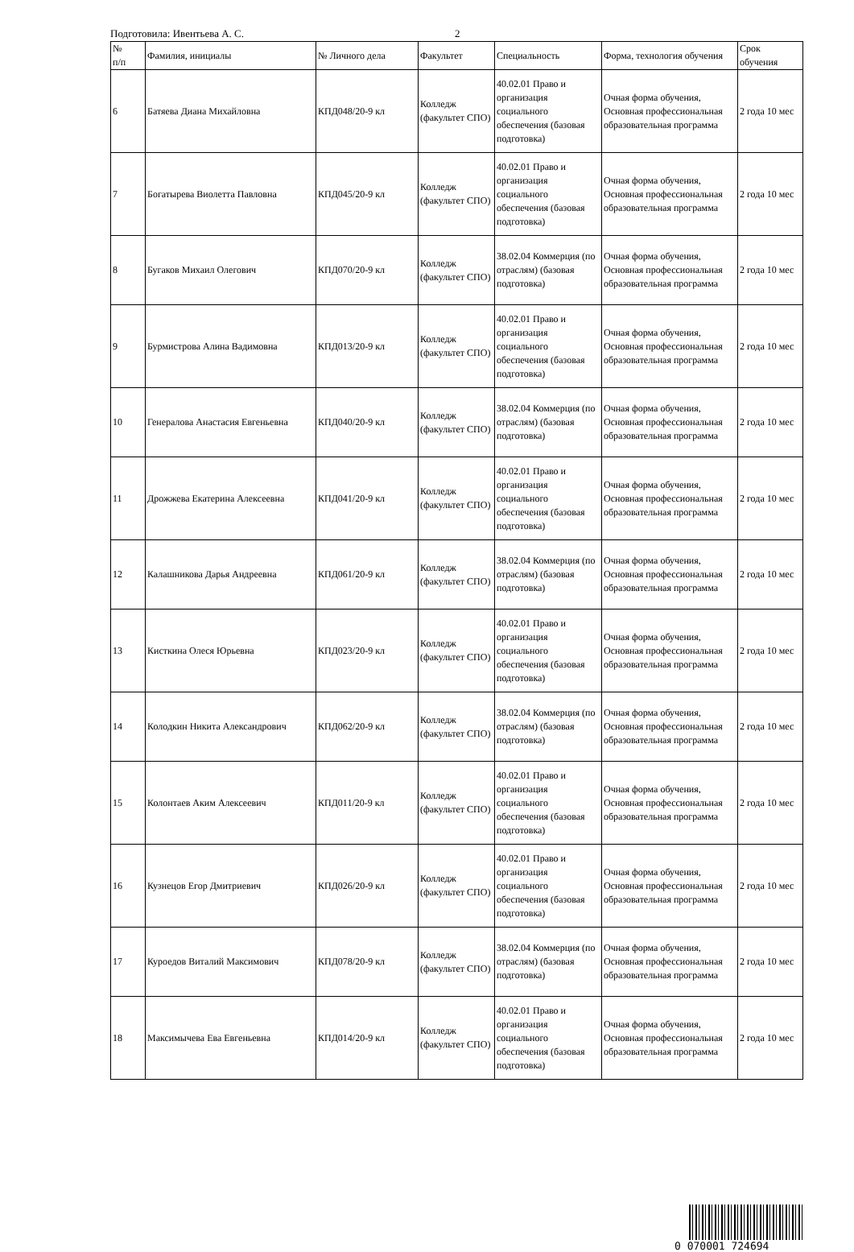Подготовила: Ивентьева А. С. 2
| № п/п | Фамилия, инициалы | № Личного дела | Факультет | Специальность | Форма, технология обучения | Срок обучения |
| --- | --- | --- | --- | --- | --- | --- |
| 6 | Батяева Диана Михайловна | КПД048/20-9 кл | Колледж (факультет СПО) | 40.02.01 Право и организация социального обеспечения (базовая подготовка) | Очная форма обучения, Основная профессиональная образовательная программа | 2 года 10 мес |
| 7 | Богатырева Виолетта Павловна | КПД045/20-9 кл | Колледж (факультет СПО) | 40.02.01 Право и организация социального обеспечения (базовая подготовка) | Очная форма обучения, Основная профессиональная образовательная программа | 2 года 10 мес |
| 8 | Бугаков Михаил Олегович | КПД070/20-9 кл | Колледж (факультет СПО) | 38.02.04 Коммерция (по отраслям) (базовая подготовка) | Очная форма обучения, Основная профессиональная образовательная программа | 2 года 10 мес |
| 9 | Бурмистрова Алина Вадимовна | КПД013/20-9 кл | Колледж (факультет СПО) | 40.02.01 Право и организация социального обеспечения (базовая подготовка) | Очная форма обучения, Основная профессиональная образовательная программа | 2 года 10 мес |
| 10 | Генералова Анастасия Евгеньевна | КПД040/20-9 кл | Колледж (факультет СПО) | 38.02.04 Коммерция (по отраслям) (базовая подготовка) | Очная форма обучения, Основная профессиональная образовательная программа | 2 года 10 мес |
| 11 | Дрожжева Екатерина Алексеевна | КПД041/20-9 кл | Колледж (факультет СПО) | 40.02.01 Право и организация социального обеспечения (базовая подготовка) | Очная форма обучения, Основная профессиональная образовательная программа | 2 года 10 мес |
| 12 | Калашникова Дарья Андреевна | КПД061/20-9 кл | Колледж (факультет СПО) | 38.02.04 Коммерция (по отраслям) (базовая подготовка) | Очная форма обучения, Основная профессиональная образовательная программа | 2 года 10 мес |
| 13 | Кисткина Олеся Юрьевна | КПД023/20-9 кл | Колледж (факультет СПО) | 40.02.01 Право и организация социального обеспечения (базовая подготовка) | Очная форма обучения, Основная профессиональная образовательная программа | 2 года 10 мес |
| 14 | Колодкин Никита Александрович | КПД062/20-9 кл | Колледж (факультет СПО) | 38.02.04 Коммерция (по отраслям) (базовая подготовка) | Очная форма обучения, Основная профессиональная образовательная программа | 2 года 10 мес |
| 15 | Колонтаев Аким Алексеевич | КПД011/20-9 кл | Колледж (факультет СПО) | 40.02.01 Право и организация социального обеспечения (базовая подготовка) | Очная форма обучения, Основная профессиональная образовательная программа | 2 года 10 мес |
| 16 | Кузнецов Егор Дмитриевич | КПД026/20-9 кл | Колледж (факультет СПО) | 40.02.01 Право и организация социального обеспечения (базовая подготовка) | Очная форма обучения, Основная профессиональная образовательная программа | 2 года 10 мес |
| 17 | Куроедов Виталий Максимович | КПД078/20-9 кл | Колледж (факультет СПО) | 38.02.04 Коммерция (по отраслям) (базовая подготовка) | Очная форма обучения, Основная профессиональная образовательная программа | 2 года 10 мес |
| 18 | Максимычева Ева Евгеньевна | КПД014/20-9 кл | Колледж (факультет СПО) | 40.02.01 Право и организация социального обеспечения (базовая подготовка) | Очная форма обучения, Основная профессиональная образовательная программа | 2 года 10 мес |
0 070001 724694